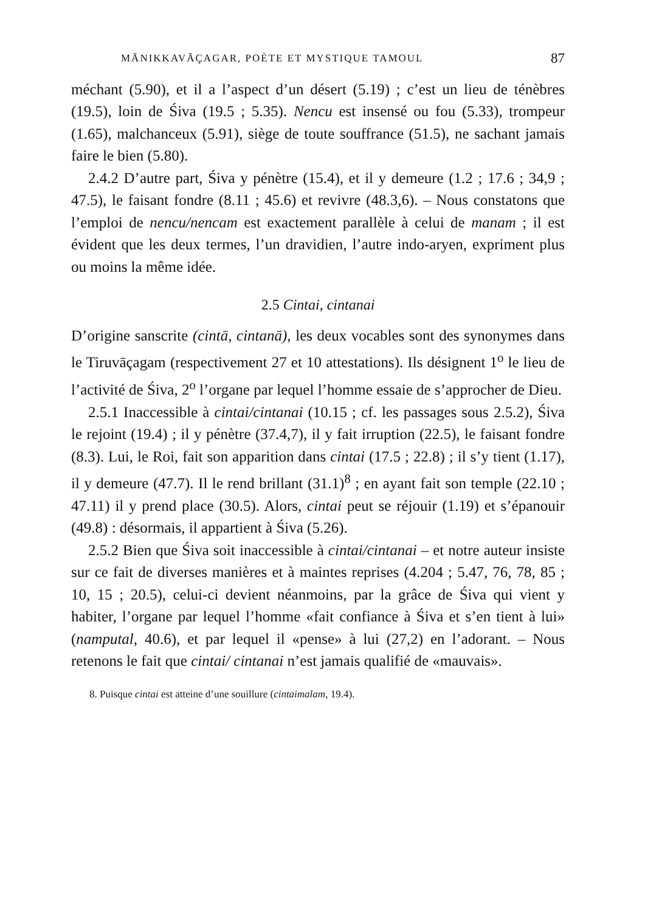MĀNIKKAVĀÇAGAR, POÈTE ET MYSTIQUE TAMOUL 87
méchant (5.90), et il a l’aspect d’un désert (5.19) ; c’est un lieu de ténèbres (19.5), loin de Śiva (19.5 ; 5.35). Nencu est insensé ou fou (5.33), trompeur (1.65), malchanceux (5.91), siège de toute souffrance (51.5), ne sachant jamais faire le bien (5.80).
2.4.2 D’autre part, Śiva y pénètre (15.4), et il y demeure (1.2 ; 17.6 ; 34,9 ; 47.5), le faisant fondre (8.11 ; 45.6) et revivre (48.3,6). – Nous constatons que l’emploi de nencu/nencam est exactement parallèle à celui de manam ; il est évident que les deux termes, l’un dravidien, l’autre indo-aryen, expriment plus ou moins la même idée.
2.5 Cintai, cintanai
D’origine sanscrite (cintā, cintanā), les deux vocables sont des synonymes dans le Tiruvāçagam (respectivement 27 et 10 attestations). Ils désignent 1<sup>o</sup> le lieu de l’activité de Śiva, 2<sup>o</sup> l’organe par lequel l’homme essaie de s’approcher de Dieu.
2.5.1 Inaccessible à cintai/cintanai (10.15 ; cf. les passages sous 2.5.2), Śiva le rejoint (19.4) ; il y pénètre (37.4,7), il y fait irruption (22.5), le faisant fondre (8.3). Lui, le Roi, fait son apparition dans cintai (17.5 ; 22.8) ; il s’y tient (1.17), il y demeure (47.7). Il le rend brillant (31.1)<sup>8</sup> ; en ayant fait son temple (22.10 ; 47.11) il y prend place (30.5). Alors, cintai peut se réjouir (1.19) et s’épanouir (49.8) : désormais, il appartient à Śiva (5.26).
2.5.2 Bien que Śiva soit inaccessible à cintai/cintanai – et notre auteur insiste sur ce fait de diverses manières et à maintes reprises (4.204 ; 5.47, 76, 78, 85 ; 10, 15 ; 20.5), celui-ci devient néanmoins, par la grâce de Śiva qui vient y habiter, l’organe par lequel l’homme «fait confiance à Śiva et s’en tient à lui» (namputal, 40.6), et par lequel il «pense» à lui (27,2) en l’adorant. – Nous retenons le fait que cintai/ cintanai n’est jamais qualifié de «mauvais».
8. Puisque cintai est atteine d’une souillure (cintaimalam, 19.4).